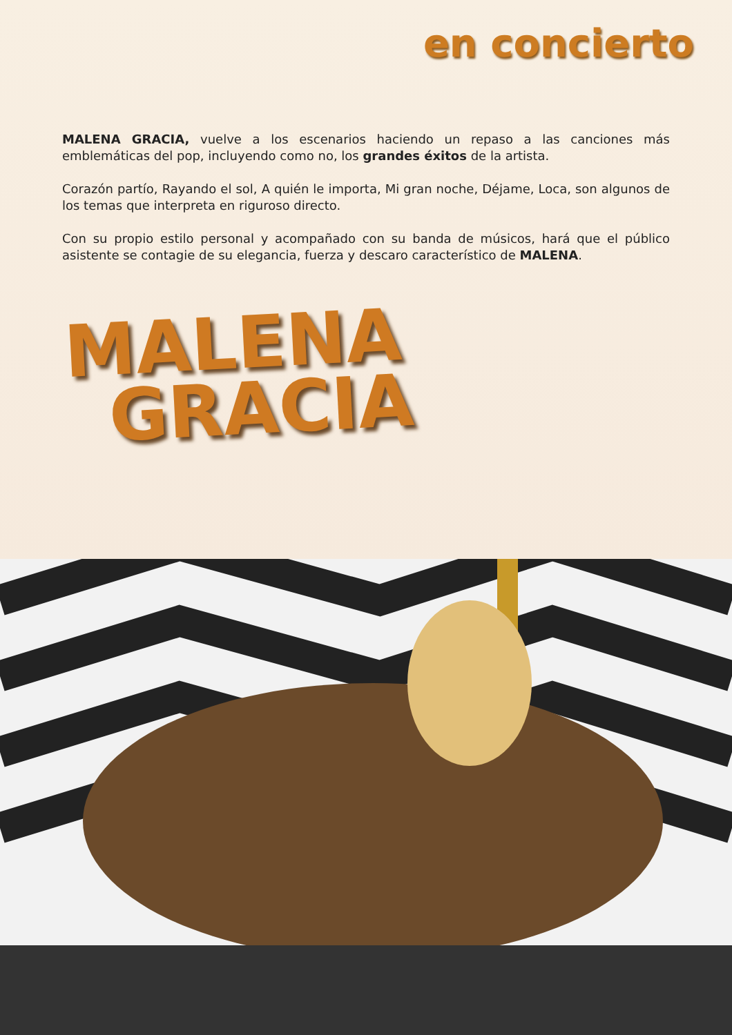en concierto
MALENA GRACIA, vuelve a los escenarios haciendo un repaso a las canciones más emblemáticas del pop, incluyendo como no, los grandes éxitos de la artista.
Corazón partío, Rayando el sol, A quién le importa, Mi gran noche, Déjame, Loca, son algunos de los temas que interpreta en riguroso directo.
Con su propio estilo personal y acompañado con su banda de músicos, hará que el público asistente se contagie de su elegancia, fuerza y descaro característico de MALENA.
MALENA
GRACIA